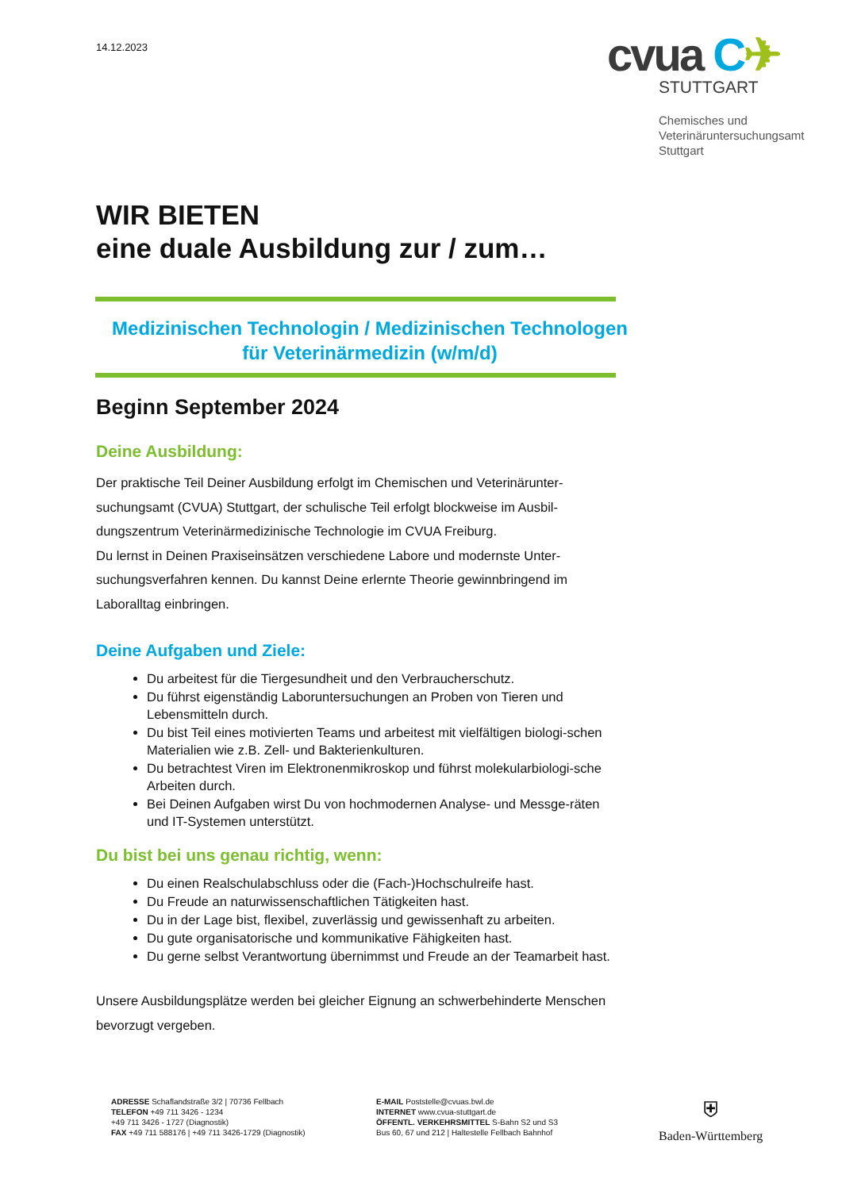14.12.2023
cvua C✈
STUTTGART
Chemisches und
Veterinäruntersuchungsamt
Stuttgart
WIR BIETEN
eine duale Ausbildung zur / zum…
Medizinischen Technologin / Medizinischen Technologen
für Veterinärmedizin (w/m/d)
Beginn September 2024
Deine Ausbildung:
Der praktische Teil Deiner Ausbildung erfolgt im Chemischen und Veterinärunter-suchungsamt (CVUA) Stuttgart, der schulische Teil erfolgt blockweise im Ausbil-dungszentrum Veterinärmedizinische Technologie im CVUA Freiburg.
Du lernst in Deinen Praxiseinsätzen verschiedene Labore und modernste Unter-suchungsverfahren kennen. Du kannst Deine erlernte Theorie gewinnbringend im Laboralltag einbringen.
Deine Aufgaben und Ziele:
Du arbeitest für die Tiergesundheit und den Verbraucherschutz.
Du führst eigenständig Laboruntersuchungen an Proben von Tieren und Lebensmitteln durch.
Du bist Teil eines motivierten Teams und arbeitest mit vielfältigen biologi-schen Materialien wie z.B. Zell- und Bakterienkulturen.
Du betrachtest Viren im Elektronenmikroskop und führst molekularbiologi-sche Arbeiten durch.
Bei Deinen Aufgaben wirst Du von hochmodernen Analyse- und Messge-räten und IT-Systemen unterstützt.
Du bist bei uns genau richtig, wenn:
Du einen Realschulabschluss oder die (Fach-)Hochschulreife hast.
Du Freude an naturwissenschaftlichen Tätigkeiten hast.
Du in der Lage bist, flexibel, zuverlässig und gewissenhaft zu arbeiten.
Du gute organisatorische und kommunikative Fähigkeiten hast.
Du gerne selbst Verantwortung übernimmst und Freude an der Teamarbeit hast.
Unsere Ausbildungsplätze werden bei gleicher Eignung an schwerbehinderte Menschen bevorzugt vergeben.
ADRESSE Schaflandstraße 3/2 | 70736 Fellbach
TELEFON +49 711 3426 - 1234
+49 711 3426 - 1727 (Diagnostik)
FAX +49 711 588176 | +49 711 3426-1729 (Diagnostik)
E-MAIL Poststelle@cvuas.bwl.de
INTERNET www.cvua-stuttgart.de
ÖFFENTL. VERKEHRSMITTEL S-Bahn S2 und S3
Bus 60, 67 und 212 | Haltestelle Fellbach Bahnhof
⛨
Baden-Württemberg